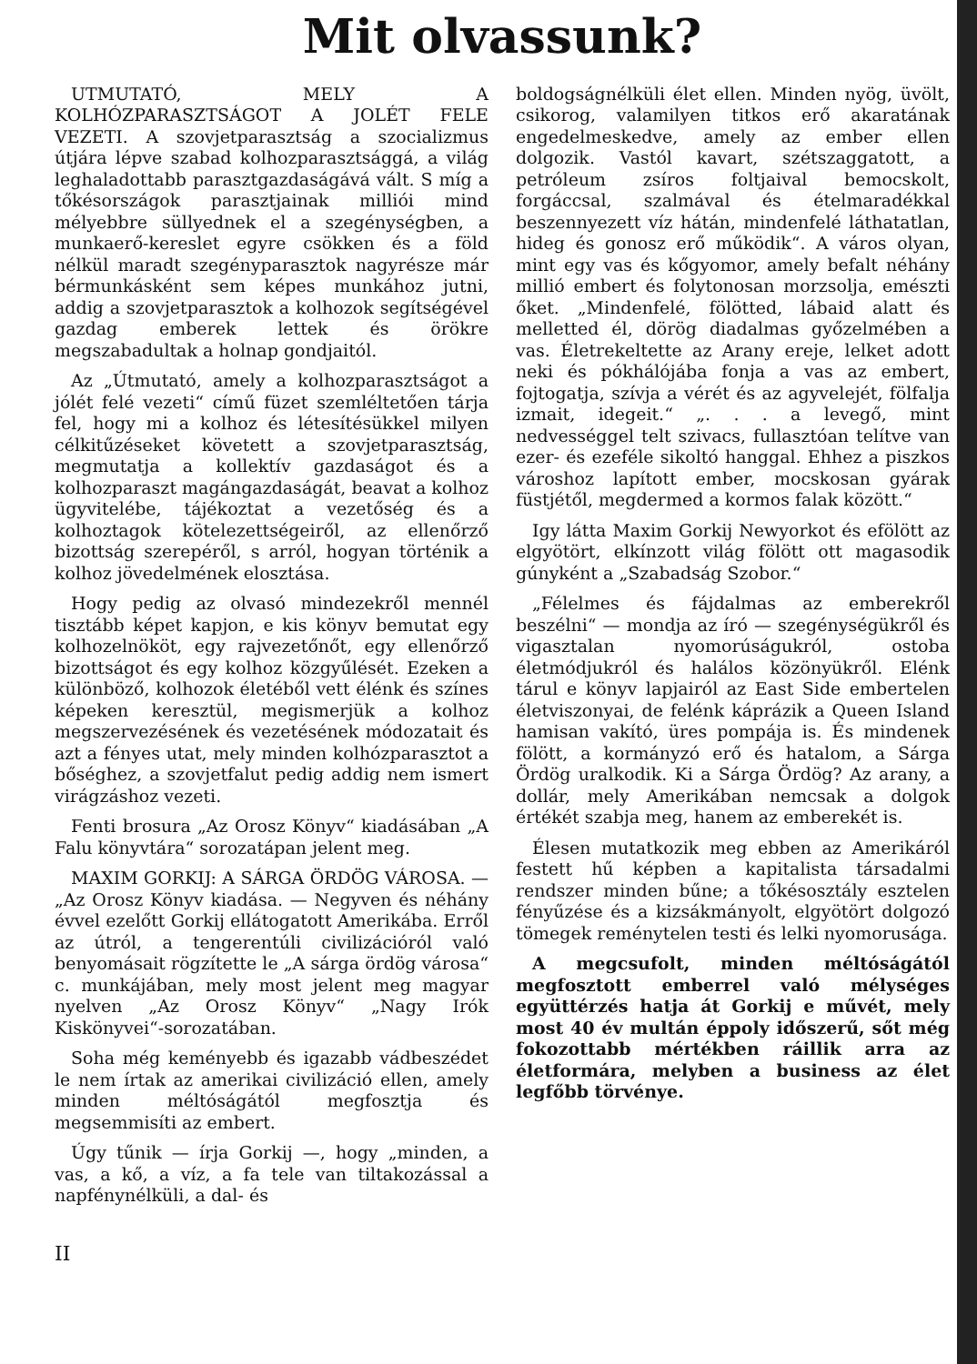Mit olvassunk?
UTMUTATÓ, MELY A KOLHÓZPARASZTSÁGOT A JOLÉT FELE VEZETI. A szovjetparasztság a szocializmus útjára lépve szabad kolhozparasztsággá, a világ leghaladottabb parasztgazdaságává vált. S míg a tőkésországok parasztjainak milliói mind mélyebbre süllyednek el a szegénységben, a munkaerő-kereslet egyre csökken és a föld nélkül maradt szegényparasztok nagyrésze már bérmunkásként sem képes munkához jutni, addig a szovjetparasztok a kolhozok segítségével gazdag emberek lettek és örökre megszabadultak a holnap gondjaitól.
Az „Útmutató, amely a kolhozparasztságot a jólét felé vezeti“ című füzet szemléltetően tárja fel, hogy mi a kolhoz és létesítésükkel milyen célkitűzéseket követett a szovjetparasztság, megmutatja a kollektív gazdaságot és a kolhozparaszt magángazdaságát, beavat a kolhoz ügyvitelébe, tájékoztat a vezetőség és a kolhoztagok kötelezettségeiről, az ellenőrző bizottság szerepéről, s arról, hogyan történik a kolhoz jövedelmének elosztása.
Hogy pedig az olvasó mindezekről mennél tisztább képet kapjon, e kis könyv bemutat egy kolhozelnököt, egy rajvezetőnőt, egy ellenőrző bizottságot és egy kolhoz közgyűlését. Ezeken a különböző, kolhozok életéből vett élénk és színes képeken keresztül, megismerjük a kolhoz megszervezésének és vezetésének módozatait és azt a fényes utat, mely minden kolhózparasztot a bőséghez, a szovjetfalut pedig addig nem ismert virágzáshoz vezeti.
Fenti brosura „Az Orosz Könyv“ kiadásában „A Falu könyvtára“ sorozatápan jelent meg.
MAXIM GORKIJ: A SÁRGA ÖRDÖG VÁROSA. — „Az Orosz Könyv kiadása. — Negyven és néhány évvel ezelőtt Gorkij ellátogatott Amerikába. Erről az útról, a tengerentúli civilizációról való benyomásait rögzítette le „A sárga ördög városa“ c. munkájában, mely most jelent meg magyar nyelven „Az Orosz Könyv“ „Nagy Irók Kiskönyvei“-sorozatában.
Soha még keményebb és igazabb vádbeszédet le nem írtak az amerikai civilizáció ellen, amely minden méltóságától megfosztja és megsemmisíti az embert.
Úgy tűnik — írja Gorkij —, hogy „minden, a vas, a kő, a víz, a fa tele van tiltakozással a napfénynélküli, a dal- és
boldogságnélküli élet ellen. Minden nyög, üvölt, csikorog, valamilyen titkos erő akaratának engedelmeskedve, amely az ember ellen dolgozik. Vastól kavart, szétszaggatott, a petróleum zsíros foltjaival bemocskolt, forgáccsal, szalmával és ételmaradékkal beszennyezett víz hátán, mindenfelé láthatatlan, hideg és gonosz erő működik“. A város olyan, mint egy vas és kőgyomor, amely befalt néhány millió embert és folytonosan morzsolja, emészti őket. „Mindenfelé, fölötted, lábaid alatt és melletted él, dörög diadalmas győzelmében a vas. Életrekeltette az Arany ereje, lelket adott neki és pókhálójába fonja a vas az embert, fojtogatja, szívja a vérét és az agyvelejét, fölfalja izmait, idegeit.“ „. . . a levegő, mint nedvességgel telt szivacs, fullasztóan telítve van ezer- és ezeféle sikoltó hanggal. Ehhez a piszkos városhoz lapított ember, mocskosan gyárak füstjétől, megdermed a kormos falak között.“
Igy látta Maxim Gorkij Newyorkot és efölött az elgyötört, elkínzott világ fölött ott magasodik gúnyként a „Szabadság Szobor.“
„Félelmes és fájdalmas az emberekről beszélni“ — mondja az író — szegénységükről és vigasztalan nyomorúságukról, ostoba életmódjukról és halálos közönyükről. Elénk tárul e könyv lapjairól az East Side embertelen életviszonyai, de felénk káprázik a Queen Island hamisan vakító, üres pompája is. És mindenek fölött, a kormányzó erő és hatalom, a Sárga Ördög uralkodik. Ki a Sárga Ördög? Az arany, a dollár, mely Amerikában nemcsak a dolgok értékét szabja meg, hanem az emberekét is.
Élesen mutatkozik meg ebben az Amerikáról festett hű képben a kapitalista társadalmi rendszer minden bűne; a tőkésosztály esztelen fényűzése és a kizsákmányolt, elgyötört dolgozó tömegek reménytelen testi és lelki nyomorusága.
A megcsufolt, minden méltóságától megfosztott emberrel való mélységes együttérzés hatja át Gorkij e művét, mely most 40 év multán éppoly időszerű, sőt még fokozottabb mértékben ráillik arra az életformára, melyben a business az élet legfőbb törvénye.
II